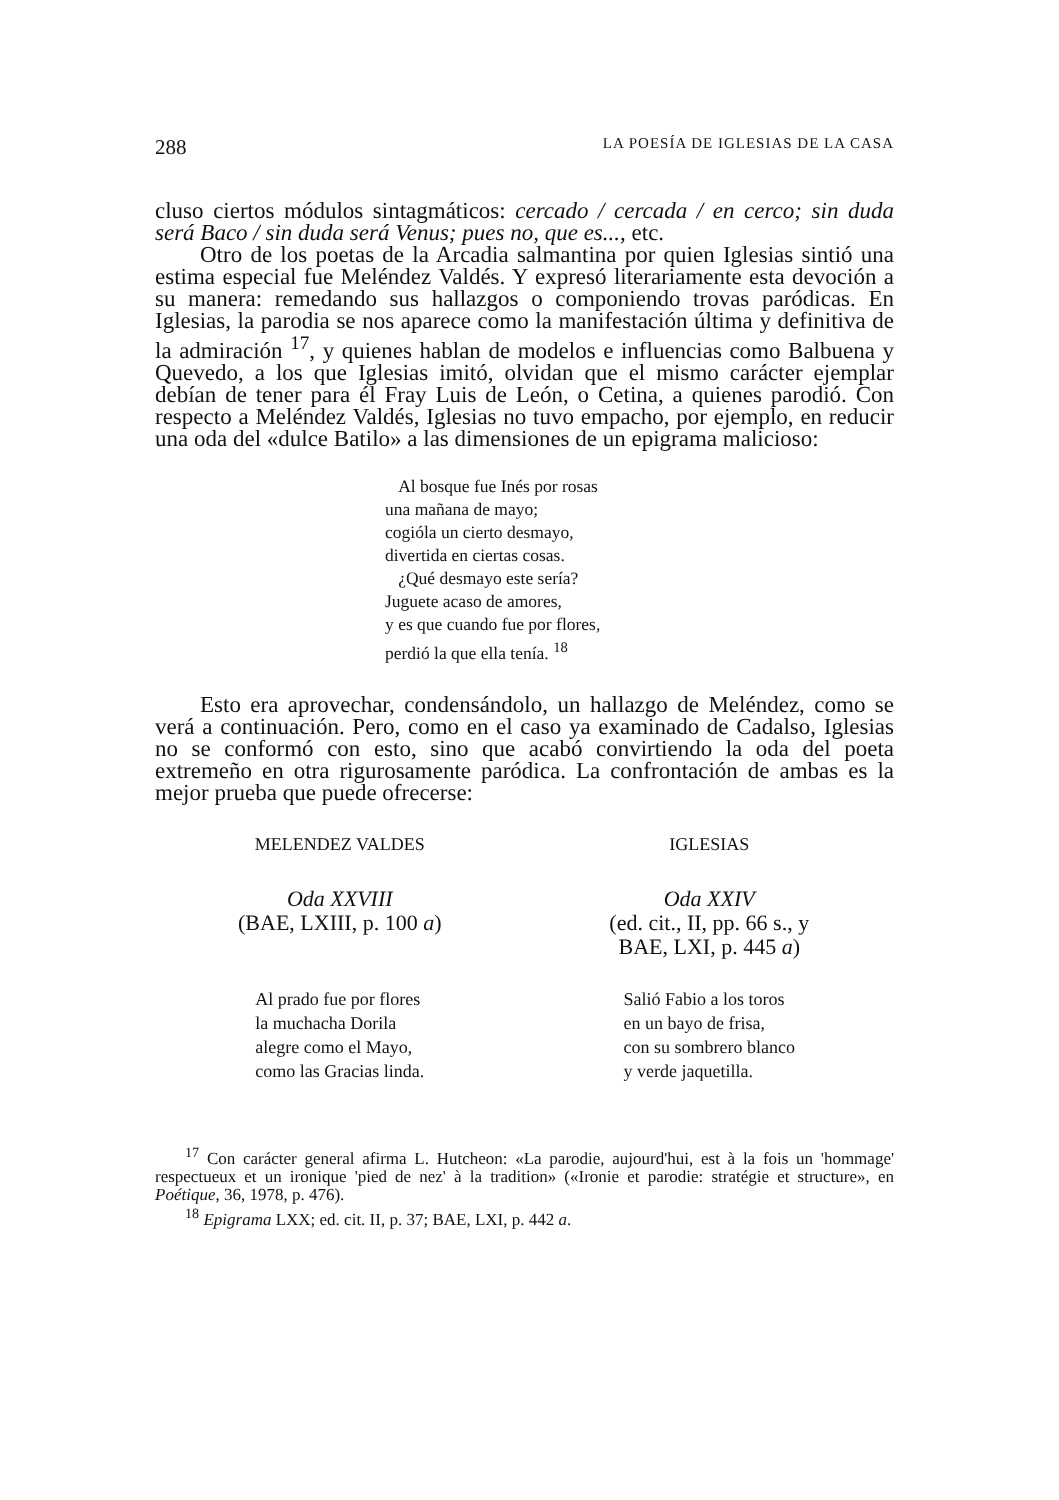288 LA POESÍA DE IGLESIAS DE LA CASA
cluso ciertos módulos sintagmáticos: cercado / cercada / en cerco; sin duda será Baco / sin duda será Venus; pues no, que es..., etc.
Otro de los poetas de la Arcadia salmantina por quien Iglesias sintió una estima especial fue Meléndez Valdés. Y expresó literariamente esta devoción a su manera: remedando sus hallazgos o componiendo trovas paródicas. En Iglesias, la parodia se nos aparece como la manifestación última y definitiva de la admiración <sup>17</sup>, y quienes hablan de modelos e influencias como Balbuena y Quevedo, a los que Iglesias imitó, olvidan que el mismo carácter ejemplar debían de tener para él Fray Luis de León, o Cetina, a quienes parodió. Con respecto a Meléndez Valdés, Iglesias no tuvo empacho, por ejemplo, en reducir una oda del «dulce Batilo» a las dimensiones de un epigrama malicioso:
Al bosque fue Inés por rosas
una mañana de mayo;
cogióla un cierto desmayo,
divertida en ciertas cosas.
¿Qué desmayo este sería?
Juguete acaso de amores,
y es que cuando fue por flores,
perdió la que ella tenía. <sup>18</sup>
Esto era aprovechar, condensándolo, un hallazgo de Meléndez, como se verá a continuación. Pero, como en el caso ya examinado de Cadalso, Iglesias no se conformó con esto, sino que acabó convirtiendo la oda del poeta extremeño en otra rigurosamente paródica. La confrontación de ambas es la mejor prueba que puede ofrecerse:
MELENDEZ VALDES
Oda XXVIII
(BAE, LXIII, p. 100 a)
Al prado fue por flores
la muchacha Dorila
alegre como el Mayo,
como las Gracias linda.
IGLESIAS
Oda XXIV
(ed. cit., II, pp. 66 s., y
BAE, LXI, p. 445 a)
Salió Fabio a los toros
en un bayo de frisa,
con su sombrero blanco
y verde jaquetilla.
<sup>17</sup> Con carácter general afirma L. Hutcheon: «La parodie, aujourd'hui, est à la fois un 'hommage' respectueux et un ironique 'pied de nez' à la tradition» («Ironie et parodie: stratégie et structure», en Poétique, 36, 1978, p. 476).
<sup>18</sup> Epigrama LXX; ed. cit. II, p. 37; BAE, LXI, p. 442 a.